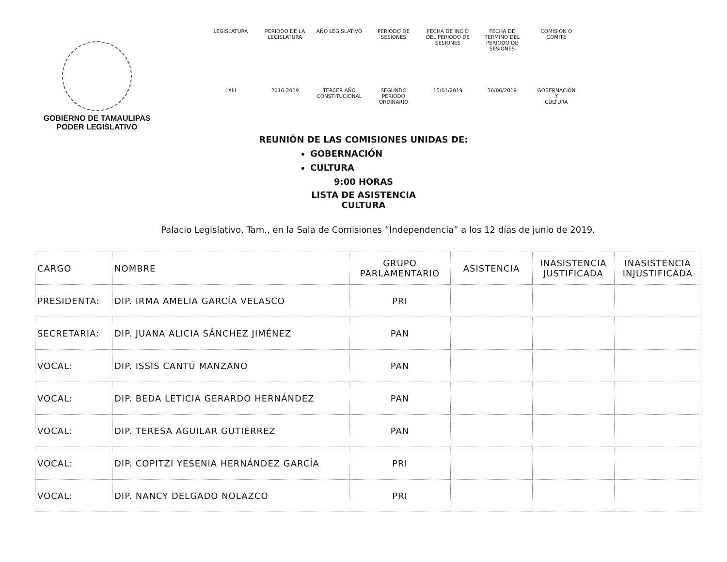GOBIERNO DE TAMAULIPAS
PODER LEGISLATIVO
| LEGISLATURA | PERIODO DE LA LEGISLATURA | AÑO LEGISLATIVO | PERIODO DE SESIONES | FECHA DE INCIO DEL PERIODO DE SESIONES | FECHA DE TERMINO DEL PERIODO DE SESIONES | COMISIÓN O COMITÉ |
| --- | --- | --- | --- | --- | --- | --- |
| LXIII | 2016-2019 | TERCER AÑO CONSTITUCIONAL | SEGUNDO PERIODO ORDINARIO | 15/01/2019 | 30/06/2019 | GOBERNACIÓN Y CULTURA |
REUNIÓN DE LAS COMISIONES UNIDAS DE:
GOBERNACIÓN
CULTURA
9:00 HORAS
LISTA DE ASISTENCIA
CULTURA
Palacio Legislativo, Tam., en la Sala de Comisiones “Independencia” a los 12 días de junio de 2019.
| CARGO | NOMBRE | GRUPO PARLAMENTARIO | ASISTENCIA | INASISTENCIA JUSTIFICADA | INASISTENCIA INJUSTIFICADA |
| --- | --- | --- | --- | --- | --- |
| PRESIDENTA: | DIP. IRMA AMELIA GARCÍA VELASCO | PRI | | | |
| SECRETARIA: | DIP. JUANA ALICIA SÁNCHEZ JIMÉNEZ | PAN | | | |
| VOCAL: | DIP. ISSIS CANTÚ MANZANO | PAN | | | |
| VOCAL: | DIP. BEDA LETICIA GERARDO HERNÁNDEZ | PAN | | | |
| VOCAL: | DIP. TERESA AGUILAR GUTIÉRREZ | PAN | | | |
| VOCAL: | DIP. COPITZI YESENIA HERNÁNDEZ GARCÍA | PRI | | | |
| VOCAL: | DIP. NANCY DELGADO NOLAZCO | PRI | | | |